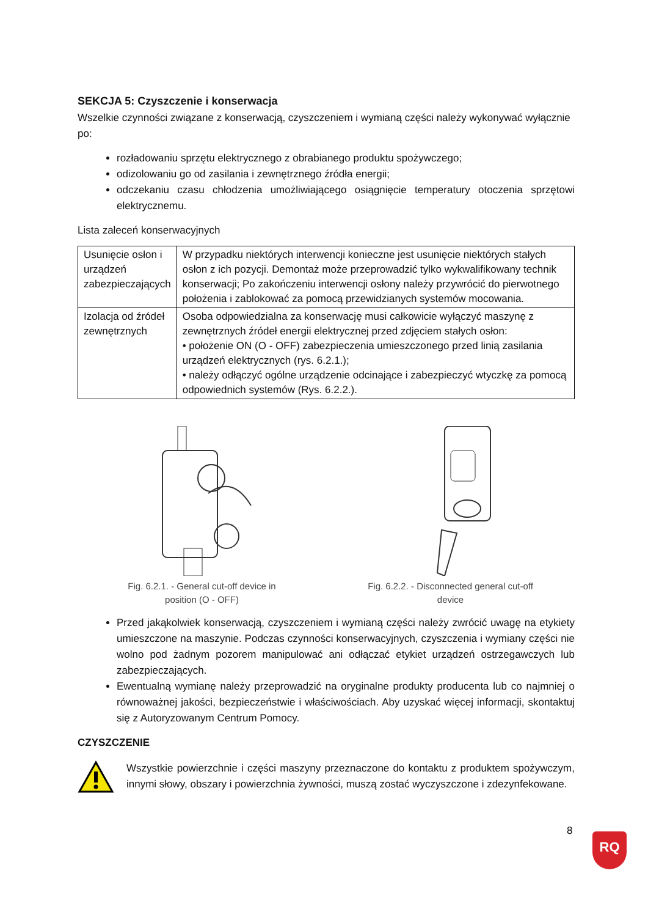SEKCJA 5: Czyszczenie i konserwacja
Wszelkie czynności związane z konserwacją, czyszczeniem i wymianą części należy wykonywać wyłącznie po:
rozładowaniu sprzętu elektrycznego z obrabianego produktu spożywczego;
odizolowaniu go od zasilania i zewnętrznego źródła energii;
odczekaniu czasu chłodzenia umożliwiającego osiągnięcie temperatury otoczenia sprzętowi elektrycznemu.
Lista zaleceń konserwacyjnych
| Usunięcie osłon i urządzeń zabezpieczających | W przypadku niektórych interwencji konieczne jest usunięcie niektórych stałych osłon z ich pozycji. Demontaż może przeprowadzić tylko wykwalifikowany technik konserwacji; Po zakończeniu interwencji osłony należy przywrócić do pierwotnego położenia i zablokować za pomocą przewidzianych systemów mocowania. |
| Izolacja od źródeł zewnętrznych | Osoba odpowiedzialna za konserwację musi całkowicie wyłączyć maszynę z zewnętrznych źródeł energii elektrycznej przed zdjęciem stałych osłon: • położenie ON (O - OFF) zabezpieczenia umieszczonego przed linią zasilania urządzeń elektrycznych (rys. 6.2.1.); • należy odłączyć ogólne urządzenie odcinające i zabezpieczyć wtyczkę za pomocą odpowiednich systemów (Rys. 6.2.2.). |
Fig. 6.2.1. - General cut-off device in position (O - OFF)
Fig. 6.2.2. - Disconnected general cut-off device
Przed jakąkolwiek konserwacją, czyszczeniem i wymianą części należy zwrócić uwagę na etykiety umieszczone na maszynie. Podczas czynności konserwacyjnych, czyszczenia i wymiany części nie wolno pod żadnym pozorem manipulować ani odłączać etykiet urządzeń ostrzegawczych lub zabezpieczających.
Ewentualną wymianę należy przeprowadzić na oryginalne produkty producenta lub co najmniej o równoważnej jakości, bezpieczeństwie i właściwościach. Aby uzyskać więcej informacji, skontaktuj się z Autoryzowanym Centrum Pomocy.
CZYSZCZENIE
Wszystkie powierzchnie i części maszyny przeznaczone do kontaktu z produktem spożywczym, innymi słowy, obszary i powierzchnia żywności, muszą zostać wyczyszczone i zdezynfekowane.
8
RQ